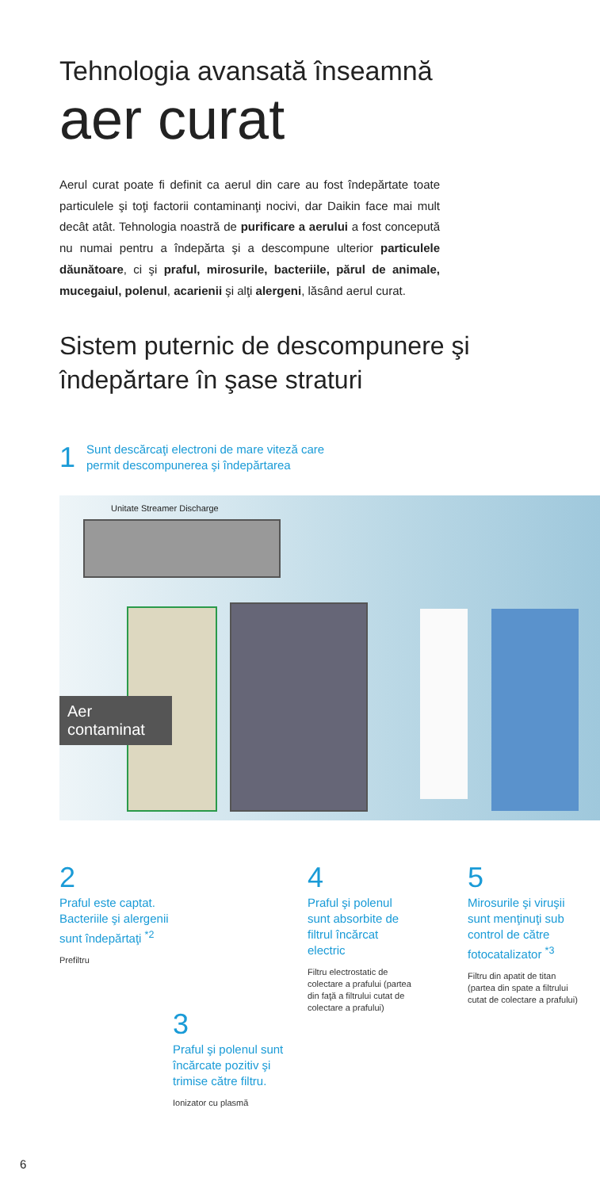Tehnologia avansată înseamnă
aer curat
Aerul curat poate fi definit ca aerul din care au fost îndepărtate toate particulele şi toţi factorii contaminanţi nocivi, dar Daikin face mai mult decât atât. Tehnologia noastră de purificare a aerului a fost concepută nu numai pentru a îndepărta şi a descompune ulterior particulele dăunătoare, ci şi praful, mirosurile, bacteriile, părul de animale, mucegaiul, polenul, acarienii şi alţi alergeni, lăsând aerul curat.
Sistem puternic de descompunere şi
îndepărtare în şase straturi
1 Sunt descărcaţi electroni de mare viteză care
permit descompunerea şi îndepărtarea
Unitate Streamer Discharge
Aer contaminat
2
Praful este captat.
Bacteriile şi alergenii
sunt îndepărtaţi <sup>*2</sup>
Prefiltru
4
Praful şi polenul
sunt absorbite de
filtrul încărcat
electric
Filtru electrostatic de
colectare a prafului (partea
din faţă a filtrului cutat de
colectare a prafului)
5
Mirosurile şi viruşii
sunt menţinuţi sub
control de către
fotocatalizator <sup>*3</sup>
Filtru din apatit de titan
(partea din spate a filtrului
cutat de colectare a prafului)
3
Praful şi polenul sunt
încărcate pozitiv şi
trimise către filtru.
Ionizator cu plasmă
6